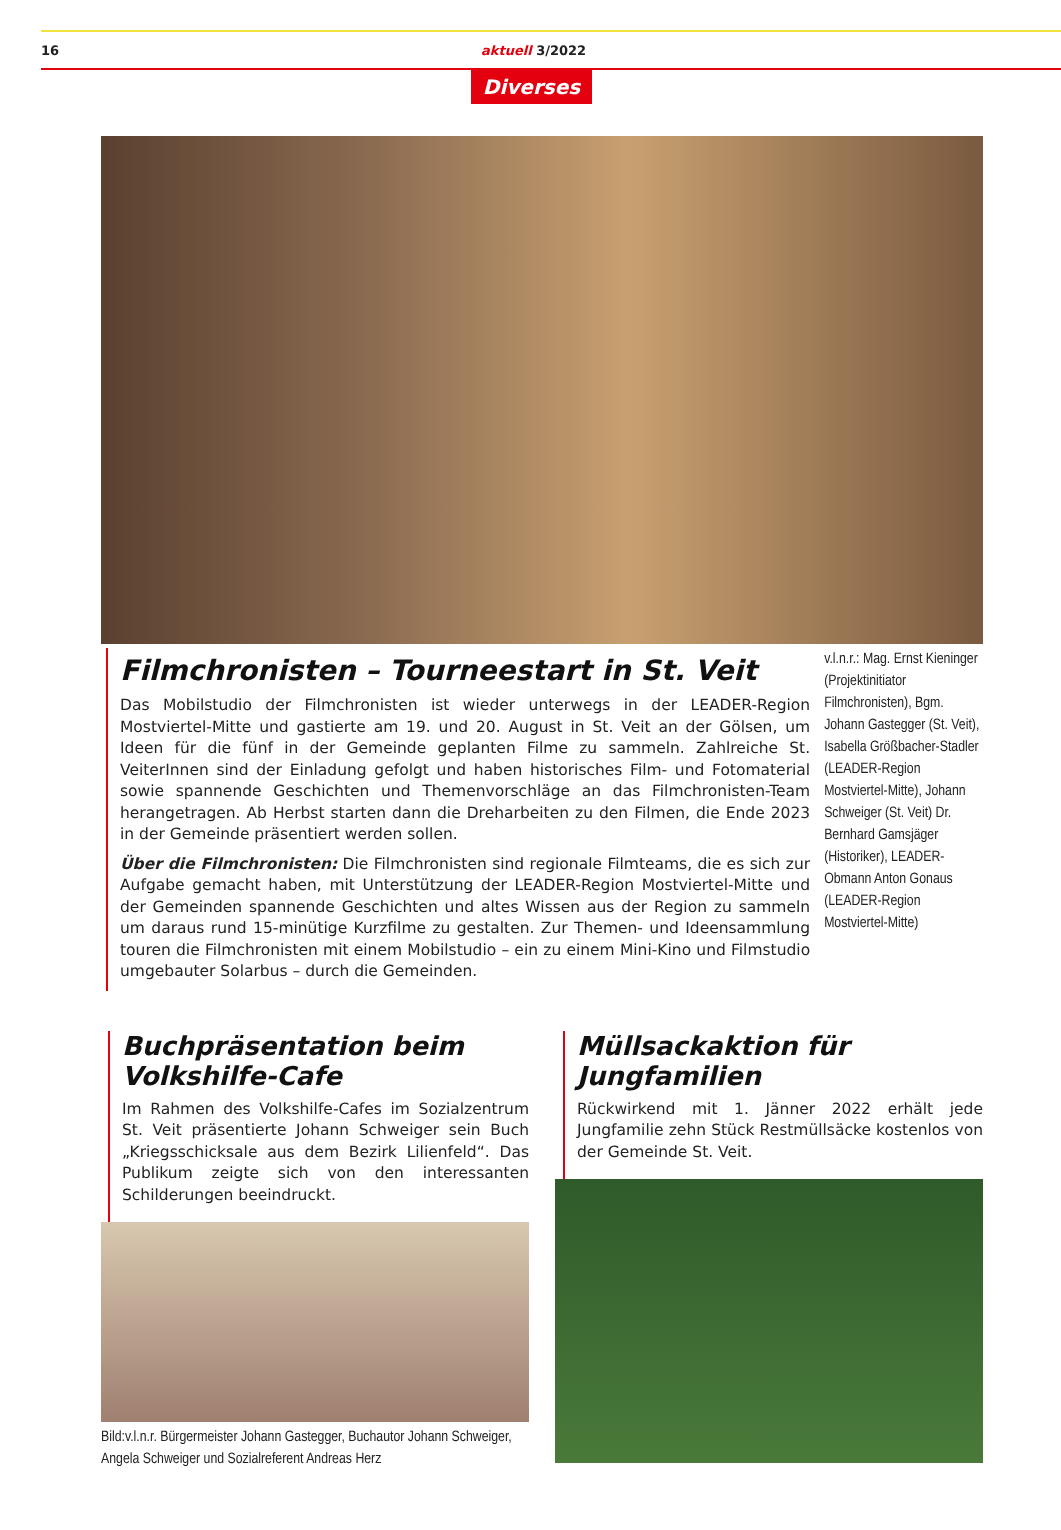16 aktuell 3/2022
Diverses
Filmchronisten – Tourneestart in St. Veit
Das Mobilstudio der Filmchronisten ist wieder unterwegs in der LEADER-Region Mostviertel-Mitte und gastierte am 19. und 20. August in St. Veit an der Gölsen, um Ideen für die fünf in der Gemeinde geplanten Filme zu sammeln. Zahlreiche St. VeiterInnen sind der Einladung gefolgt und haben historisches Film- und Fotomaterial sowie spannende Geschichten und Themenvorschläge an das Filmchronisten-Team herangetragen. Ab Herbst starten dann die Dreharbeiten zu den Filmen, die Ende 2023 in der Gemeinde präsentiert werden sollen.
Über die Filmchronisten: Die Filmchronisten sind regionale Filmteams, die es sich zur Aufgabe gemacht haben, mit Unterstützung der LEADER-Region Mostviertel-Mitte und der Gemeinden spannende Geschichten und altes Wissen aus der Region zu sammeln um daraus rund 15-minütige Kurzfilme zu gestalten. Zur Themen- und Ideensammlung touren die Filmchronisten mit einem Mobilstudio – ein zu einem Mini-Kino und Filmstudio umgebauter Solarbus – durch die Gemeinden.
v.l.n.r.: Mag. Ernst Kieninger (Projektinitiator Filmchronisten), Bgm. Johann Gastegger (St. Veit), Isabella Größbacher-Stadler (LEADER-Region Mostviertel-Mitte), Johann Schweiger (St. Veit) Dr. Bernhard Gamsjäger (Historiker), LEADER-Obmann Anton Gonaus (LEADER-Region Mostviertel-Mitte)
Buchpräsentation beim Volkshilfe-Cafe
Im Rahmen des Volkshilfe-Cafes im Sozialzentrum St. Veit präsentierte Johann Schweiger sein Buch „Kriegsschicksale aus dem Bezirk Lilienfeld“. Das Publikum zeigte sich von den interessanten Schilderungen beeindruckt.
Bild:v.l.n.r. Bürgermeister Johann Gastegger, Buchautor Johann Schweiger, Angela Schweiger und Sozialreferent Andreas Herz
Müllsackaktion für Jungfamilien
Rückwirkend mit 1. Jänner 2022 erhält jede Jungfamilie zehn Stück Restmüllsäcke kostenlos von der Gemeinde St. Veit.